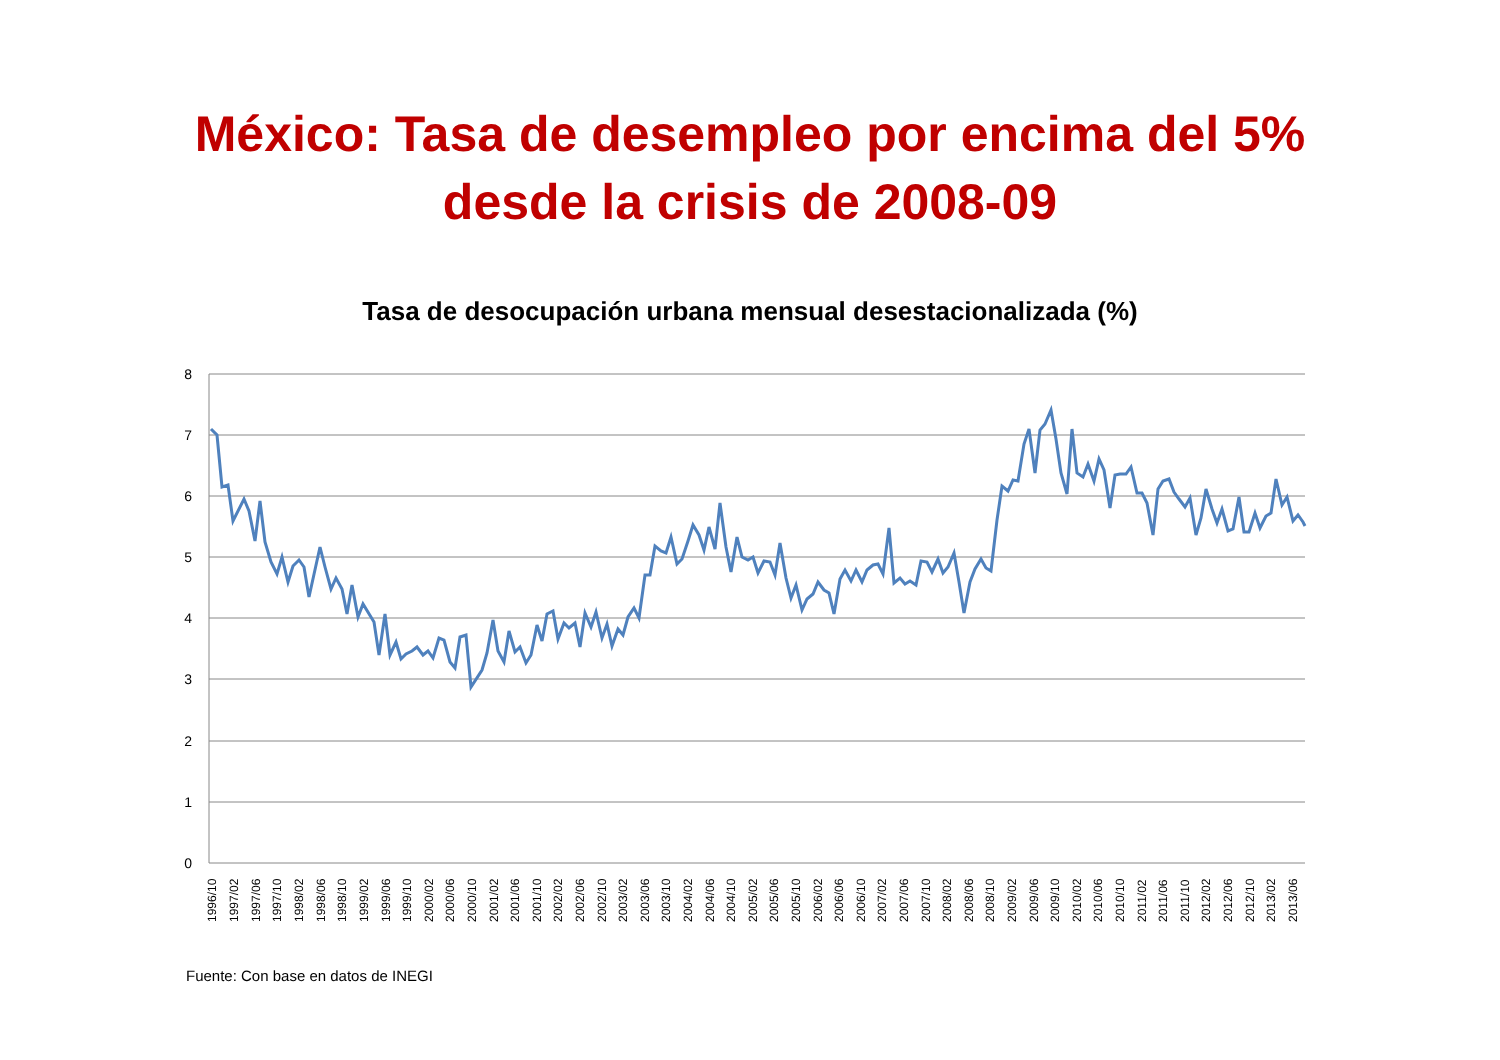México: Tasa de desempleo por encima del 5%
desde la crisis de 2008-09
Tasa de desocupación urbana mensual desestacionalizada (%)
8
7
6
5
4
3
2
1
0
1996/10
1997/02
1997/06
1997/10
1998/02
1998/06
1998/10
1999/02
1999/06
1999/10
2000/02
2000/06
2000/10
2001/02
2001/06
2001/10
2002/02
2002/06
2002/10
2003/02
2003/06
2003/10
2004/02
2004/06
2004/10
2005/02
2005/06
2005/10
2006/02
2006/06
2006/10
2007/02
2007/06
2007/10
2008/02
2008/06
2008/10
2009/02
2009/06
2009/10
2010/02
2010/06
2010/10
2011/02
2011/06
2011/10
2012/02
2012/06
2012/10
2013/02
2013/06
Fuente: Con base en datos de INEGI